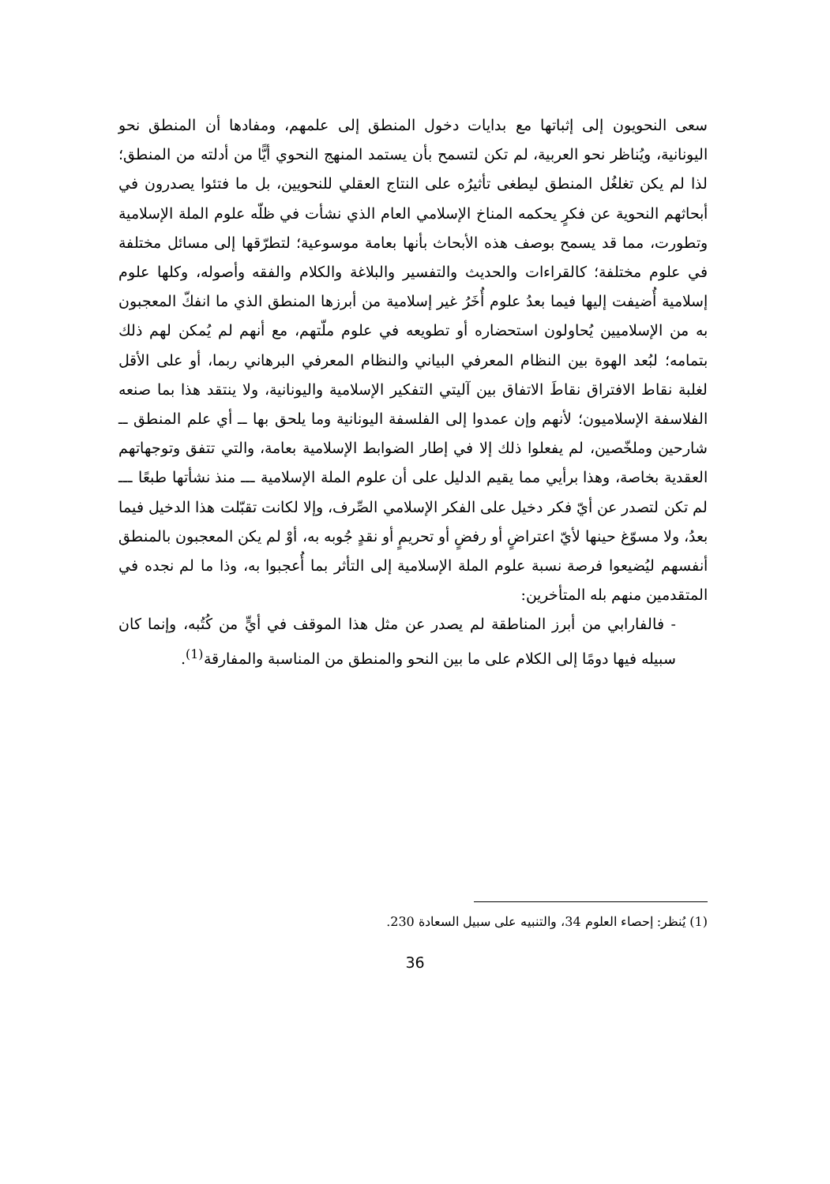سعى النحويون إلى إثباتها مع بدايات دخول المنطق إلى علمهم، ومفادها أن المنطق نحو اليونانية، ويُناظر نحو العربية، لم تكن لتسمح بأن يستمد المنهج النحوي أيًّا من أدلته من المنطق؛ لذا لم يكن تغلغُل المنطق ليطغى تأثيرُه على النتاج العقلي للنحويين، بل ما فتئوا يصدرون في أبحاثهم النحوية عن فكرٍ يحكمه المناخ الإسلامي العام الذي نشأت في ظلّه علوم الملة الإسلامية وتطورت، مما قد يسمح بوصف هذه الأبحاث بأنها بعامة موسوعية؛ لتطرّقها إلى مسائل مختلفة في علوم مختلفة؛ كالقراءات والحديث والتفسير والبلاغة والكلام والفقه وأصوله، وكلها علوم إسلامية أُضيفت إليها فيما بعدُ علوم أُخَرُ غير إسلامية من أبرزها المنطق الذي ما انفكّ المعجبون به من الإسلاميين يُحاولون استحضاره أو تطويعه في علوم ملّتهم، مع أنهم لم يُمكن لهم ذلك بتمامه؛ لبُعد الهوة بين النظام المعرفي البياني والنظام المعرفي البرهاني ربما، أو على الأقل لغلبة نقاط الافتراق نقاطَ الاتفاق بين آليتي التفكير الإسلامية واليونانية، ولا ينتقد هذا بما صنعه الفلاسفة الإسلاميون؛ لأنهم وإن عمدوا إلى الفلسفة اليونانية وما يلحق بها ــ أي علم المنطق ــ شارحين وملخّصين، لم يفعلوا ذلك إلا في إطار الضوابط الإسلامية بعامة، والتي تتفق وتوجهاتهم العقدية بخاصة، وهذا برأيي مما يقيم الدليل على أن علوم الملة الإسلامية ـــ منذ نشأتها طبعًا ـــ لم تكن لتصدر عن أيّ فكر دخيل على الفكر الإسلامي الصِّرف، وإلا لكانت تقبّلت هذا الدخيل فيما بعدُ، ولا مسوّغ حينها لأيّ اعتراضٍ أو رفضٍ أو تحريمٍ أو نقدٍ جُوبه به، أوْ لم يكن المعجبون بالمنطق أنفسهم ليُضيعوا فرصة نسبة علوم الملة الإسلامية إلى التأثر بما أُعجبوا به، وذا ما لم نجده في المتقدمين منهم بله المتأخرين:
- فالفارابي من أبرز المناطقة لم يصدر عن مثل هذا الموقف في أيٍّ من كُتُبه، وإنما كان سبيله فيها دومًا إلى الكلام على ما بين النحو والمنطق من المناسبة والمفارقة<sup>(1)</sup>.
(1) يُنظر: إحصاء العلوم 34، والتنبيه على سبيل السعادة 230.
36